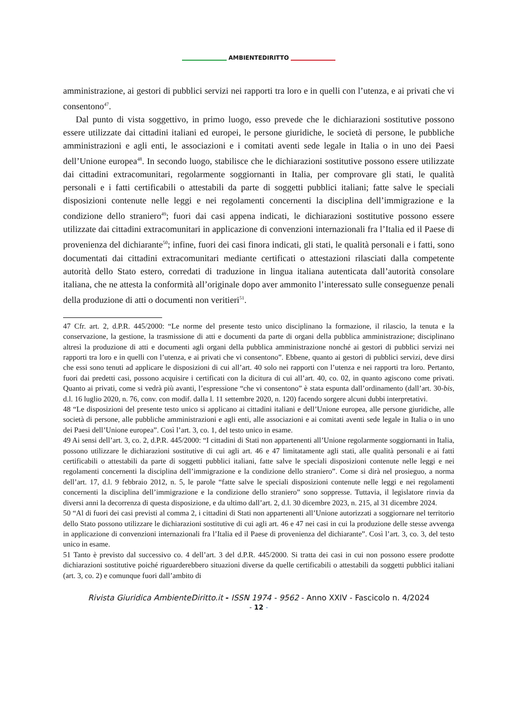AMBIENTEDIRITTO
amministrazione, ai gestori di pubblici servizi nei rapporti tra loro e in quelli con l’utenza, e ai privati che vi consentono<sup>47</sup>.
Dal punto di vista soggettivo, in primo luogo, esso prevede che le dichiarazioni sostitutive possono essere utilizzate dai cittadini italiani ed europei, le persone giuridiche, le società di persone, le pubbliche amministrazioni e agli enti, le associazioni e i comitati aventi sede legale in Italia o in uno dei Paesi dell’Unione europea<sup>48</sup>. In secondo luogo, stabilisce che le dichiarazioni sostitutive possono essere utilizzate dai cittadini extracomunitari, regolarmente soggiornanti in Italia, per comprovare gli stati, le qualità personali e i fatti certificabili o attestabili da parte di soggetti pubblici italiani; fatte salve le speciali disposizioni contenute nelle leggi e nei regolamenti concernenti la disciplina dell’immigrazione e la condizione dello straniero<sup>49</sup>; fuori dai casi appena indicati, le dichiarazioni sostitutive possono essere utilizzate dai cittadini extracomunitari in applicazione di convenzioni internazionali fra l’Italia ed il Paese di provenienza del dichiarante<sup>50</sup>; infine, fuori dei casi finora indicati, gli stati, le qualità personali e i fatti, sono documentati dai cittadini extracomunitari mediante certificati o attestazioni rilasciati dalla competente autorità dello Stato estero, corredati di traduzione in lingua italiana autenticata dall’autorità consolare italiana, che ne attesta la conformità all’originale dopo aver ammonito l’interessato sulle conseguenze penali della produzione di atti o documenti non veritieri<sup>51</sup>.
47 Cfr. art. 2, d.P.R. 445/2000: “Le norme del presente testo unico disciplinano la formazione, il rilascio, la tenuta e la conservazione, la gestione, la trasmissione di atti e documenti da parte di organi della pubblica amministrazione; disciplinano altresì la produzione di atti e documenti agli organi della pubblica amministrazione nonché ai gestori di pubblici servizi nei rapporti tra loro e in quelli con l’utenza, e ai privati che vi consentono”. Ebbene, quanto ai gestori di pubblici servizi, deve dirsi che essi sono tenuti ad applicare le disposizioni di cui all’art. 40 solo nei rapporti con l’utenza e nei rapporti tra loro. Pertanto, fuori dai predetti casi, possono acquisire i certificati con la dicitura di cui all’art. 40, co. 02, in quanto agiscono come privati. Quanto ai privati, come si vedrà più avanti, l’espressione “che vi consentono” è stata espunta dall’ordinamento (dall’art. 30-bis, d.l. 16 luglio 2020, n. 76, conv. con modif. dalla l. 11 settembre 2020, n. 120) facendo sorgere alcuni dubbi interpretativi.
48 “Le disposizioni del presente testo unico si applicano ai cittadini italiani e dell’Unione europea, alle persone giuridiche, alle società di persone, alle pubbliche amministrazioni e agli enti, alle associazioni e ai comitati aventi sede legale in Italia o in uno dei Paesi dell’Unione europea”. Così l’art. 3, co. 1, del testo unico in esame.
49 Ai sensi dell’art. 3, co. 2, d.P.R. 445/2000: “I cittadini di Stati non appartenenti all’Unione regolarmente soggiornanti in Italia, possono utilizzare le dichiarazioni sostitutive di cui agli art. 46 e 47 limitatamente agli stati, alle qualità personali e ai fatti certificabili o attestabili da parte di soggetti pubblici italiani, fatte salve le speciali disposizioni contenute nelle leggi e nei regolamenti concernenti la disciplina dell’immigrazione e la condizione dello straniero”. Come si dirà nel prosieguo, a norma dell’art. 17, d.l. 9 febbraio 2012, n. 5, le parole “fatte salve le speciali disposizioni contenute nelle leggi e nei regolamenti concernenti la disciplina dell’immigrazione e la condizione dello straniero” sono soppresse. Tuttavia, il legislatore rinvia da diversi anni la decorrenza di questa disposizione, e da ultimo dall’art. 2, d.l. 30 dicembre 2023, n. 215, al 31 dicembre 2024.
50 “Al di fuori dei casi previsti al comma 2, i cittadini di Stati non appartenenti all’Unione autorizzati a soggiornare nel territorio dello Stato possono utilizzare le dichiarazioni sostitutive di cui agli art. 46 e 47 nei casi in cui la produzione delle stesse avvenga in applicazione di convenzioni internazionali fra l’Italia ed il Paese di provenienza del dichiarante”. Così l’art. 3, co. 3, del testo unico in esame.
51 Tanto è previsto dal successivo co. 4 dell’art. 3 del d.P.R. 445/2000. Si tratta dei casi in cui non possono essere prodotte dichiarazioni sostitutive poiché riguarderebbero situazioni diverse da quelle certificabili o attestabili da soggetti pubblici italiani (art. 3, co. 2) e comunque fuori dall’ambito di
Rivista Giuridica AmbienteDiritto.it - ISSN 1974 - 9562 - Anno XXIV - Fascicolo n. 4/2024
- 12 -